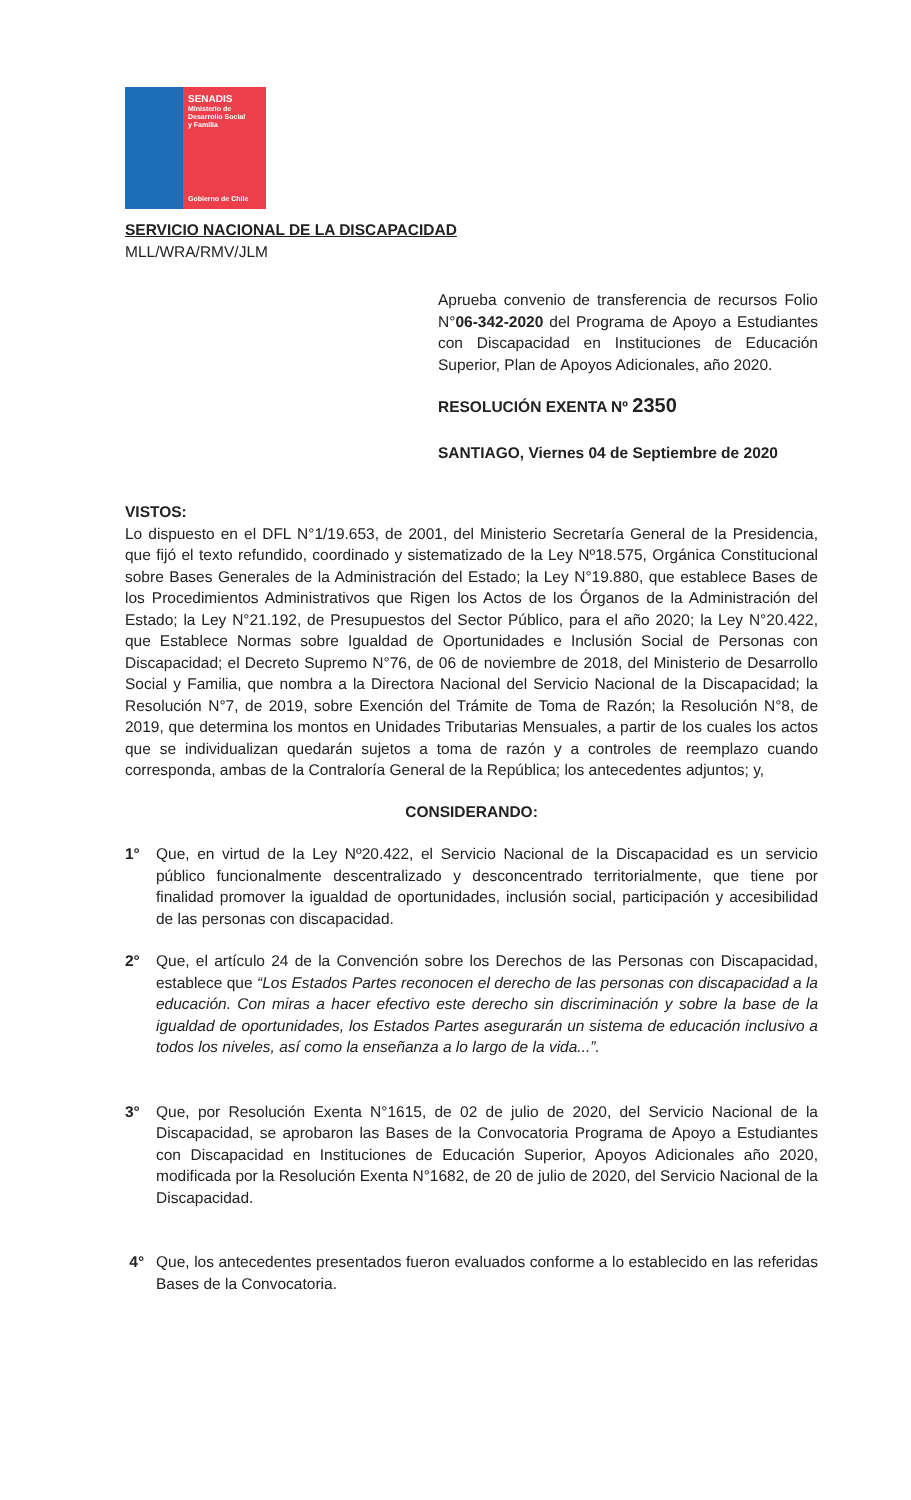SENADIS
Ministerio de
Desarrollo Social
y Familia
Gobierno de Chile
SERVICIO NACIONAL DE LA DISCAPACIDAD
MLL/WRA/RMV/JLM
Aprueba convenio de transferencia de recursos Folio N°06-342-2020 del Programa de Apoyo a Estudiantes con Discapacidad en Instituciones de Educación Superior, Plan de Apoyos Adicionales, año 2020.
RESOLUCIÓN EXENTA Nº 2350
SANTIAGO, Viernes 04 de Septiembre de 2020
VISTOS:
Lo dispuesto en el DFL N°1/19.653, de 2001, del Ministerio Secretaría General de la Presidencia, que fijó el texto refundido, coordinado y sistematizado de la Ley Nº18.575, Orgánica Constitucional sobre Bases Generales de la Administración del Estado; la Ley N°19.880, que establece Bases de los Procedimientos Administrativos que Rigen los Actos de los Órganos de la Administración del Estado; la Ley N°21.192, de Presupuestos del Sector Público, para el año 2020; la Ley N°20.422, que Establece Normas sobre Igualdad de Oportunidades e Inclusión Social de Personas con Discapacidad; el Decreto Supremo N°76, de 06 de noviembre de 2018, del Ministerio de Desarrollo Social y Familia, que nombra a la Directora Nacional del Servicio Nacional de la Discapacidad; la Resolución N°7, de 2019, sobre Exención del Trámite de Toma de Razón; la Resolución N°8, de 2019, que determina los montos en Unidades Tributarias Mensuales, a partir de los cuales los actos que se individualizan quedarán sujetos a toma de razón y a controles de reemplazo cuando corresponda, ambas de la Contraloría General de la República; los antecedentes adjuntos; y,
CONSIDERANDO:
1° Que, en virtud de la Ley Nº20.422, el Servicio Nacional de la Discapacidad es un servicio público funcionalmente descentralizado y desconcentrado territorialmente, que tiene por finalidad promover la igualdad de oportunidades, inclusión social, participación y accesibilidad de las personas con discapacidad.
2° Que, el artículo 24 de la Convención sobre los Derechos de las Personas con Discapacidad, establece que “Los Estados Partes reconocen el derecho de las personas con discapacidad a la educación. Con miras a hacer efectivo este derecho sin discriminación y sobre la base de la igualdad de oportunidades, los Estados Partes asegurarán un sistema de educación inclusivo a todos los niveles, así como la enseñanza a lo largo de la vida...”.
3° Que, por Resolución Exenta N°1615, de 02 de julio de 2020, del Servicio Nacional de la Discapacidad, se aprobaron las Bases de la Convocatoria Programa de Apoyo a Estudiantes con Discapacidad en Instituciones de Educación Superior, Apoyos Adicionales año 2020, modificada por la Resolución Exenta N°1682, de 20 de julio de 2020, del Servicio Nacional de la Discapacidad.
4° Que, los antecedentes presentados fueron evaluados conforme a lo establecido en las referidas Bases de la Convocatoria.